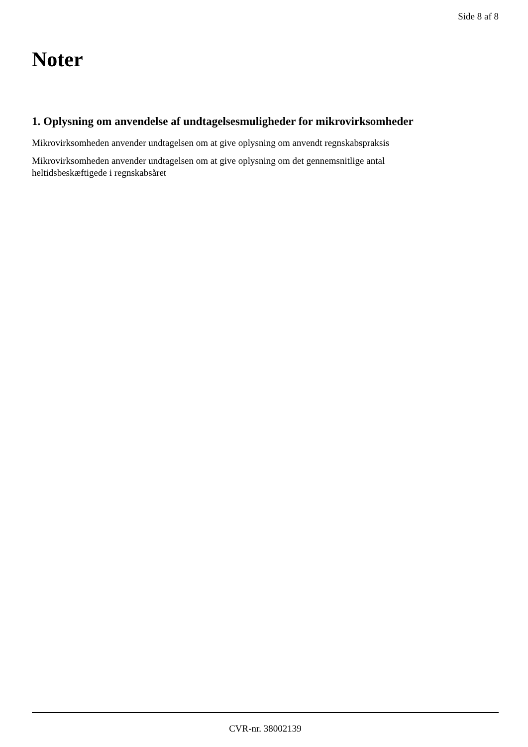Side 8 af 8
Noter
1. Oplysning om anvendelse af undtagelsesmuligheder for mikrovirksomheder
Mikrovirksomheden anvender undtagelsen om at give oplysning om anvendt regnskabspraksis
Mikrovirksomheden anvender undtagelsen om at give oplysning om det gennemsnitlige antal
heltidsbeskæftigede i regnskabsåret
CVR-nr. 38002139